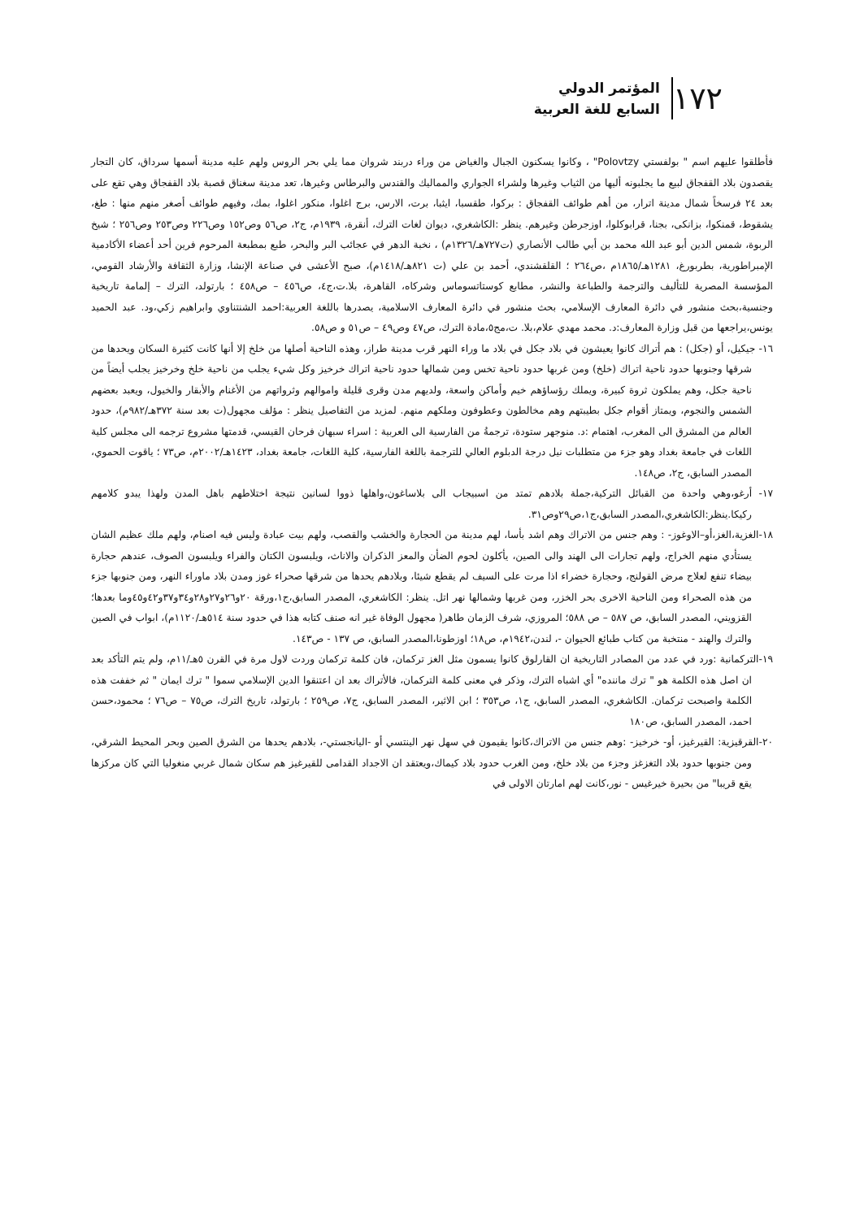١٧٢
المؤتمر الدولي
السابع للغة العربية
فأطلقوا عليهم اسم " بولفستي Polovtzy" ، وكانوا يسكنون الجبال والغياض من وراء دربند شروان مما يلي بحر الروس ولهم عليه مدينة أسمها سرداق، كان التجار يقصدون بلاد القفجاق لبيع ما يجلبونه أليها من الثياب وغيرها ولشراء الجواري والمماليك والقندس والبرطاس وغيرها، تعد مدينة سغناق قصبة بلاد القفجاق وهي تقع على بعد ٢٤ فرسخاً شمال مدينة اترار، من أهم طوائف القفجاق : بركوا، طقسبا، ايثبا، برت، الارس، برج اغلوا، منكور اغلوا، بمك، وفيهم طوائف أصغر منهم منها : طغ، يشقوط، قمنكوا، بزانكى، بجنا، قرابوكلوا، اوزجرطن وغيرهم. ينظر :الكاشغري، ديوان لغات الترك، أنقرة، ١٩٣٩م، ج٢، ص٥٦ وص١٥٢ وص٢٢٦ وص٢٥٣ وص٢٥٦ ؛ شيخ الربوة، شمس الدين أبو عبد الله محمد بن أبي طالب الأنصاري (ت٧٢٧هـ/١٣٢٦م) ، نخبة الدهر في عجائب البر والبحر، طبع بمطبعة المرحوم فرين أحد أعضاء الأكادمية الإمبراطورية، بطربورغ، ١٢٨١هـ/١٨٦٥م ،ص٢٦٤ ؛ القلقشندي، أحمد بن علي (ت ٨٢١هـ/١٤١٨م)، صبح الأعشى في صناعة الإنشا، وزارة الثقافة والأرشاد القومي، المؤسسة المصرية للتأليف والترجمة والطباعة والنشر، مطابع كوستاتسوماس وشركاه، القاهرة، بلا.ت،ج٤، ص٤٥٦ – ص٤٥٨ ؛ بارتولد، الترك – إلمامة تاريخية وجنسية،بحث منشور في دائرة المعارف الإسلامي، بحث منشور في دائرة المعارف الاسلامية، يصدرها باللغة العربية:احمد الشنتناوي وابراهيم زكي،ود. عبد الحميد يونس،يراجعها من قبل وزارة المعارف:د. محمد مهدي علام،بلا. ت،مج٥،مادة الترك، ص٤٧ وص٤٩ – ص٥١ و ص٥٨.
١٦- جيكيل، أو (جكل) : هم أتراك كانوا يعيشون في بلاد جكل في بلاد ما وراء النهر قرب مدينة طراز، وهذه الناحية أصلها من خلخ إلا أنها كانت كثيرة السكان ويحدها من شرقها وجنوبها حدود ناحية اتراك (خلخ) ومن غربها حدود ناحية تخس ومن شمالها حدود ناحية اتراك خرخيز وكل شيء يجلب من ناحية خلخ وخرخيز يجلب أيضاً من ناحية جكل، وهم يملكون ثروة كبيرة، ويملك رؤساؤهم خيم وأماكن واسعة، ولديهم مدن وقرى قليلة واموالهم وثرواتهم من الأغنام والأبقار والخيول، ويعبد بعضهم الشمس والنجوم، ويمتاز أقوام جكل بطيبتهم وهم مخالطون وعطوفون وملكهم منهم. لمزيد من التفاصيل ينظر : مؤلف مجهول(ت بعد سنة ٣٧٢هـ/٩٨٢م)، حدود العالم من المشرق الى المغرب، اهتمام :د. منوجهر ستودة، ترجمةُ من الفارسية الى العربية : اسراء سبهان فرحان القيسي، قدمتها مشروع ترجمه الى مجلس كلية اللغات في جامعة بغداد وهو جزء من متطلبات نيل درجة الدبلوم العالي للترجمة باللغة الفارسية، كلية اللغات، جامعة بغداد، ١٤٢٣هـ/٢٠٠٢م، ص٧٣ ؛ ياقوت الحموي، المصدر السابق، ج٢، ص١٤٨.
١٧- أرغو،وهي واحدة من القبائل التركية،جملة بلادهم تمتد من اسبيجاب الى بلاساغون،واهلها ذووا لسانين نتيجة اختلاطهم باهل المدن ولهذا يبدو كلامهم ركيكا.ينظر:الكاشغري،المصدر السابق،ج١،ص٢٩وص٣١.
١٨-الغزية،الغز،أو–الاوغوز- : وهم جنس من الاتراك وهم اشد بأسا، لهم مدينة من الحجارة والخشب والقصب، ولهم بيت عبادة وليس فيه اصنام، ولهم ملك عظيم الشان يستأدي منهم الخراج، ولهم تجارات الى الهند والى الصين، يأكلون لحوم الضأن والمعز الذكران والاناث، ويلبسون الكتان والفراء ويلبسون الصوف، عندهم حجارة بيضاء تنفع لعلاج مرض القولنج، وحجارة خضراء اذا مرت على السيف لم يقطع شيئا، وبلادهم يحدها من شرقها صحراء غوز ومدن بلاد ماوراء النهر، ومن جنوبها جزء من هذه الصحراء ومن الناحية الاخرى بحر الخزر، ومن غربها وشمالها نهر اتل. ينظر: الكاشغري، المصدر السابق،ج١،ورقة ٢٠و٢٦و٢٧و٢٨و٣٤و٣٧و٤٢و٤٥وما بعدها؛القزويني، المصدر السابق، ص ٥٨٧ – ص ٥٨٨؛ المروزي، شرف الزمان طاهر( مجهول الوفاة غير انه صنف كتابه هذا في حدود سنة ٥١٤هـ/١١٢٠م)، ابواب في الصين والترك والهند - منتخبة من كتاب طبائع الحيوان -، لندن،١٩٤٢م، ص١٨؛ اوزطونا،المصدر السابق، ص ١٣٧ - ص١٤٣.
١٩-التركمانية :ورد في عدد من المصادر التاريخية ان القارلوق كانوا يسمون مثل الغز تركمان، فان كلمة تركمان وردت لاول مرة في القرن ٥هـ/١١م، ولم يتم التأكد بعد ان اصل هذه الكلمة هو " ترك ماننده" أي اشباه الترك، وذكر في معنى كلمة التركمان، فالأتراك بعد ان اعتنقوا الدين الإسلامي سموا " ترك ايمان " ثم خففت هذه الكلمة واصبحت تركمان. الكاشغري، المصدر السابق، ج١، ص٣٥٣ ؛ ابن الاثير، المصدر السابق، ج٧، ص٢٥٩ ؛ بارتولد، تاريخ الترك، ص٧٥ – ص٧٦ ؛ محمود،حسن احمد، المصدر السابق، ص١٨٠
٢٠-القرقيزية: القيرغيز، أو- خرخيز- :وهم جنس من الاتراك،كانوا يقيمون في سهل نهر الينتسي أو -اليانجستي-، بلادهم يحدها من الشرق الصين وبحر المحيط الشرقي، ومن جنوبها حدود بلاد التغزغز وجزء من بلاد خلخ، ومن الغرب حدود بلاد كيماك،ويعتقد ان الاجداد القدامى للقيرغيز هم سكان شمال غربي منغوليا التي كان مركزها يقع قريبا" من بحيرة خيرغيس - نور،كانت لهم امارتان الاولى في